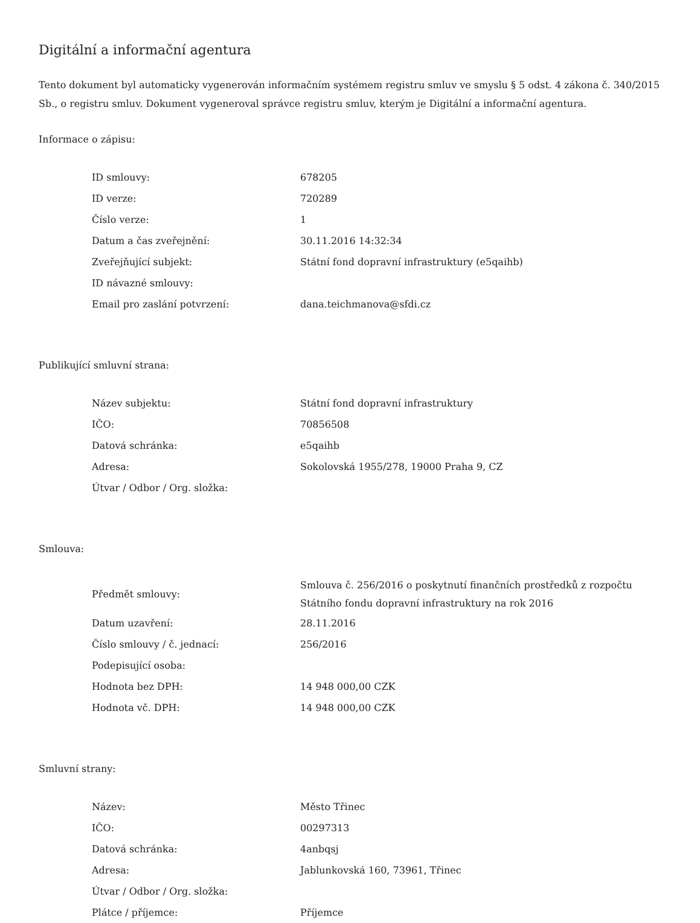Digitální a informační agentura
Tento dokument byl automaticky vygenerován informačním systémem registru smluv ve smyslu § 5 odst. 4 zákona č. 340/2015 Sb., o registru smluv. Dokument vygeneroval správce registru smluv, kterým je Digitální a informační agentura.
Informace o zápisu:
| ID smlouvy: | 678205 |
| ID verze: | 720289 |
| Číslo verze: | 1 |
| Datum a čas zveřejnění: | 30.11.2016 14:32:34 |
| Zveřejňující subjekt: | Státní fond dopravní infrastruktury (e5qaihb) |
| ID návazné smlouvy: | |
| Email pro zaslání potvrzení: | dana.teichmanova@sfdi.cz |
Publikující smluvní strana:
| Název subjektu: | Státní fond dopravní infrastruktury |
| IČO: | 70856508 |
| Datová schránka: | e5qaihb |
| Adresa: | Sokolovská 1955/278, 19000 Praha 9, CZ |
| Útvar / Odbor / Org. složka: | |
Smlouva:
| Předmět smlouvy: | Smlouva č. 256/2016 o poskytnutí finančních prostředků z rozpočtu Státního fondu dopravní infrastruktury na rok 2016 |
| Datum uzavření: | 28.11.2016 |
| Číslo smlouvy / č. jednací: | 256/2016 |
| Podepisující osoba: | |
| Hodnota bez DPH: | 14 948 000,00 CZK |
| Hodnota vč. DPH: | 14 948 000,00 CZK |
Smluvní strany:
| Název: | Město Třinec |
| IČO: | 00297313 |
| Datová schránka: | 4anbqsj |
| Adresa: | Jablunkovská 160, 73961, Třinec |
| Útvar / Odbor / Org. složka: | |
| Plátce / příjemce: | Příjemce |